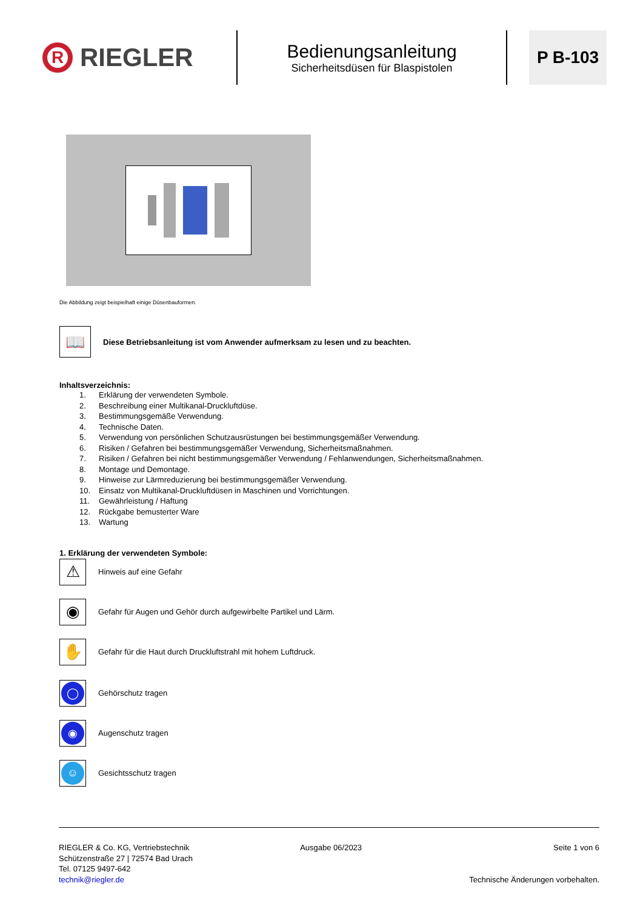R RIEGLER
Bedienungsanleitung
Sicherheitsdüsen für Blaspistolen
P B-103
Die Abbildung zeigt beispielhaft einige Düsenbauformen.
📖 Diese Betriebsanleitung ist vom Anwender aufmerksam zu lesen und zu beachten.
Inhaltsverzeichnis:
1. Erklärung der verwendeten Symbole.
2. Beschreibung einer Multikanal-Druckluftdüse.
3. Bestimmungsgemäße Verwendung.
4. Technische Daten.
5. Verwendung von persönlichen Schutzausrüstungen bei bestimmungsgemäßer Verwendung.
6. Risiken / Gefahren bei bestimmungsgemäßer Verwendung, Sicherheitsmaßnahmen.
7. Risiken / Gefahren bei nicht bestimmungsgemäßer Verwendung / Fehlanwendungen, Sicherheitsmaßnahmen.
8. Montage und Demontage.
9. Hinweise zur Lärmreduzierung bei bestimmungsgemäßer Verwendung.
10. Einsatz von Multikanal-Druckluftdüsen in Maschinen und Vorrichtungen.
11. Gewährleistung / Haftung
12. Rückgabe bemusterter Ware
13. Wartung
1. Erklärung der verwendeten Symbole:
⚠ Hinweis auf eine Gefahr
◉ Gefahr für Augen und Gehör durch aufgewirbelte Partikel und Lärm.
✋ Gefahr für die Haut durch Druckluftstrahl mit hohem Luftdruck.
◯ Gehörschutz tragen
◉ Augenschutz tragen
☺ Gesichtsschutz tragen
RIEGLER & Co. KG, Vertriebstechnik
Schützenstraße 27 | 72574 Bad Urach
Tel. 07125 9497-642
technik@riegler.de
Ausgabe 06/2023 Seite 1 von 6
Technische Änderungen vorbehalten.